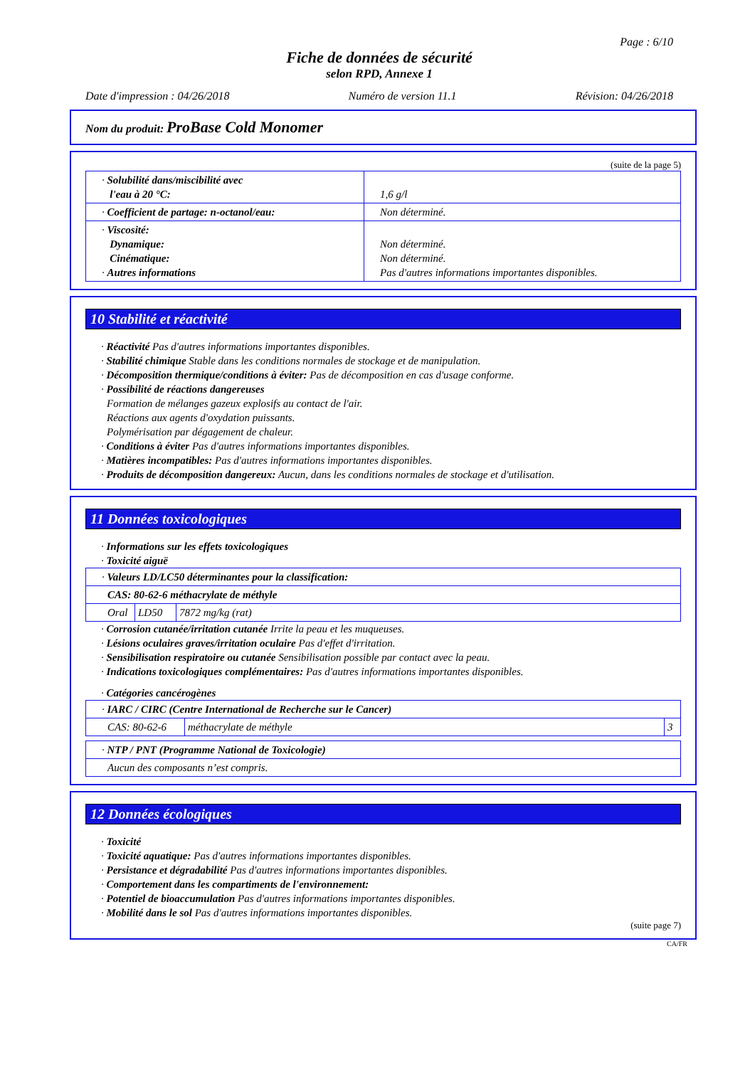Page : 6/10
Fiche de données de sécurité
selon RPD, Annexe 1
Date d'impression : 04/26/2018 Numéro de version 11.1 Révision: 04/26/2018
Nom du produit: ProBase Cold Monomer
(suite de la page 5)
| · Solubilité dans/miscibilité avec l'eau à 20 °C: | 1,6 g/l |
| · Coefficient de partage: n-octanol/eau: | Non déterminé. |
| · Viscosité: Dynamique: Cinématique: · Autres informations | Non déterminé. Non déterminé. Pas d'autres informations importantes disponibles. |
10 Stabilité et réactivité
· Réactivité Pas d'autres informations importantes disponibles.
· Stabilité chimique Stable dans les conditions normales de stockage et de manipulation.
· Décomposition thermique/conditions à éviter: Pas de décomposition en cas d'usage conforme.
· Possibilité de réactions dangereuses
Formation de mélanges gazeux explosifs au contact de l'air.
Réactions aux agents d'oxydation puissants.
Polymérisation par dégagement de chaleur.
· Conditions à éviter Pas d'autres informations importantes disponibles.
· Matières incompatibles: Pas d'autres informations importantes disponibles.
· Produits de décomposition dangereux: Aucun, dans les conditions normales de stockage et d'utilisation.
11 Données toxicologiques
· Informations sur les effets toxicologiques
· Toxicité aiguë
| · Valeurs LD/LC50 déterminantes pour la classification: | | |
| CAS: 80-62-6 méthacrylate de méthyle | | |
| Oral | LD50 | 7872 mg/kg (rat) |
· Corrosion cutanée/irritation cutanée Irrite la peau et les muqueuses.
· Lésions oculaires graves/irritation oculaire Pas d'effet d'irritation.
· Sensibilisation respiratoire ou cutanée Sensibilisation possible par contact avec la peau.
· Indications toxicologiques complémentaires: Pas d'autres informations importantes disponibles.
· Catégories cancérogènes
| · IARC / CIRC (Centre International de Recherche sur le Cancer) | | |
| CAS: 80-62-6 | méthacrylate de méthyle | 3 |
| · NTP / PNT (Programme National de Toxicologie) |
| Aucun des composants n’est compris. |
12 Données écologiques
· Toxicité
· Toxicité aquatique: Pas d'autres informations importantes disponibles.
· Persistance et dégradabilité Pas d'autres informations importantes disponibles.
· Comportement dans les compartiments de l'environnement:
· Potentiel de bioaccumulation Pas d'autres informations importantes disponibles.
· Mobilité dans le sol Pas d'autres informations importantes disponibles.
(suite page 7)
CA/FR